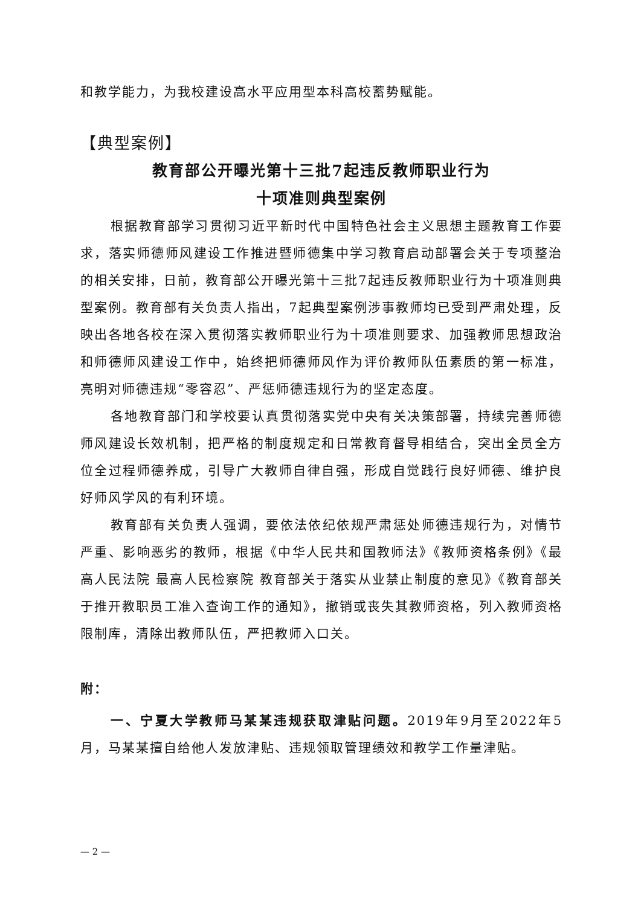和教学能力，为我校建设高水平应用型本科高校蓄势赋能。
【典型案例】
教育部公开曝光第十三批7起违反教师职业行为
十项准则典型案例
根据教育部学习贯彻习近平新时代中国特色社会主义思想主题教育工作要求，落实师德师风建设工作推进暨师德集中学习教育启动部署会关于专项整治的相关安排，日前，教育部公开曝光第十三批7起违反教师职业行为十项准则典型案例。教育部有关负责人指出，7起典型案例涉事教师均已受到严肃处理，反映出各地各校在深入贯彻落实教师职业行为十项准则要求、加强教师思想政治和师德师风建设工作中，始终把师德师风作为评价教师队伍素质的第一标准，亮明对师德违规“零容忍”、严惩师德违规行为的坚定态度。
各地教育部门和学校要认真贯彻落实党中央有关决策部署，持续完善师德师风建设长效机制，把严格的制度规定和日常教育督导相结合，突出全员全方位全过程师德养成，引导广大教师自律自强，形成自觉践行良好师德、维护良好师风学风的有利环境。
教育部有关负责人强调，要依法依纪依规严肃惩处师德违规行为，对情节严重、影响恶劣的教师，根据《中华人民共和国教师法》《教师资格条例》《最高人民法院 最高人民检察院 教育部关于落实从业禁止制度的意见》《教育部关于推开教职员工准入查询工作的通知》，撤销或丧失其教师资格，列入教师资格限制库，清除出教师队伍，严把教师入口关。
附：
一、宁夏大学教师马某某违规获取津贴问题。2019年9月至2022年5月，马某某擅自给他人发放津贴、违规领取管理绩效和教学工作量津贴。
— 2 —